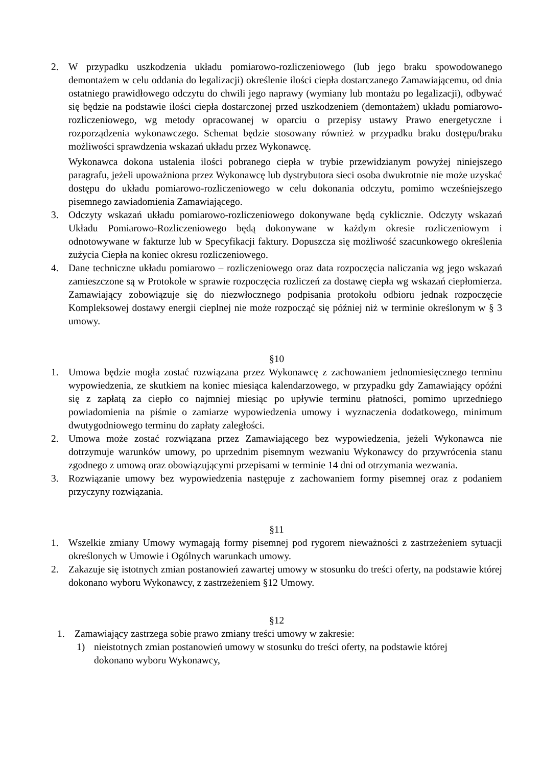2. W przypadku uszkodzenia układu pomiarowo-rozliczeniowego (lub jego braku spowodowanego demontażem w celu oddania do legalizacji) określenie ilości ciepła dostarczanego Zamawiającemu, od dnia ostatniego prawidłowego odczytu do chwili jego naprawy (wymiany lub montażu po legalizacji), odbywać się będzie na podstawie ilości ciepła dostarczonej przed uszkodzeniem (demontażem) układu pomiarowo-rozliczeniowego, wg metody opracowanej w oparciu o przepisy ustawy Prawo energetyczne i rozporządzenia wykonawczego. Schemat będzie stosowany również w przypadku braku dostępu/braku możliwości sprawdzenia wskazań układu przez Wykonawcę.
Wykonawca dokona ustalenia ilości pobranego ciepła w trybie przewidzianym powyżej niniejszego paragrafu, jeżeli upoważniona przez Wykonawcę lub dystrybutora sieci osoba dwukrotnie nie może uzyskać dostępu do układu pomiarowo-rozliczeniowego w celu dokonania odczytu, pomimo wcześniejszego pisemnego zawiadomienia Zamawiającego.
3. Odczyty wskazań układu pomiarowo-rozliczeniowego dokonywane będą cyklicznie. Odczyty wskazań Układu Pomiarowo-Rozliczeniowego będą dokonywane w każdym okresie rozliczeniowym i odnotowywane w fakturze lub w Specyfikacji faktury. Dopuszcza się możliwość szacunkowego określenia zużycia Ciepła na koniec okresu rozliczeniowego.
4. Dane techniczne układu pomiarowo – rozliczeniowego oraz data rozpoczęcia naliczania wg jego wskazań zamieszczone są w Protokole w sprawie rozpoczęcia rozliczeń za dostawę ciepła wg wskazań ciepłomierza. Zamawiający zobowiązuje się do niezwłocznego podpisania protokołu odbioru jednak rozpoczęcie Kompleksowej dostawy energii cieplnej nie może rozpocząć się później niż w terminie określonym w § 3 umowy.
§10
1. Umowa będzie mogła zostać rozwiązana przez Wykonawcę z zachowaniem jednomiesięcznego terminu wypowiedzenia, ze skutkiem na koniec miesiąca kalendarzowego, w przypadku gdy Zamawiający opóźni się z zapłatą za ciepło co najmniej miesiąc po upływie terminu płatności, pomimo uprzedniego powiadomienia na piśmie o zamiarze wypowiedzenia umowy i wyznaczenia dodatkowego, minimum dwutygodniowego terminu do zapłaty zaległości.
2. Umowa może zostać rozwiązana przez Zamawiającego bez wypowiedzenia, jeżeli Wykonawca nie dotrzymuje warunków umowy, po uprzednim pisemnym wezwaniu Wykonawcy do przywrócenia stanu zgodnego z umową oraz obowiązującymi przepisami w terminie 14 dni od otrzymania wezwania.
3. Rozwiązanie umowy bez wypowiedzenia następuje z zachowaniem formy pisemnej oraz z podaniem przyczyny rozwiązania.
§11
1. Wszelkie zmiany Umowy wymagają formy pisemnej pod rygorem nieważności z zastrzeżeniem sytuacji określonych w Umowie i Ogólnych warunkach umowy.
2. Zakazuje się istotnych zmian postanowień zawartej umowy w stosunku do treści oferty, na podstawie której dokonano wyboru Wykonawcy, z zastrzeżeniem §12 Umowy.
§12
1. Zamawiający zastrzega sobie prawo zmiany treści umowy w zakresie:
1) nieistotnych zmian postanowień umowy w stosunku do treści oferty, na podstawie której dokonano wyboru Wykonawcy,